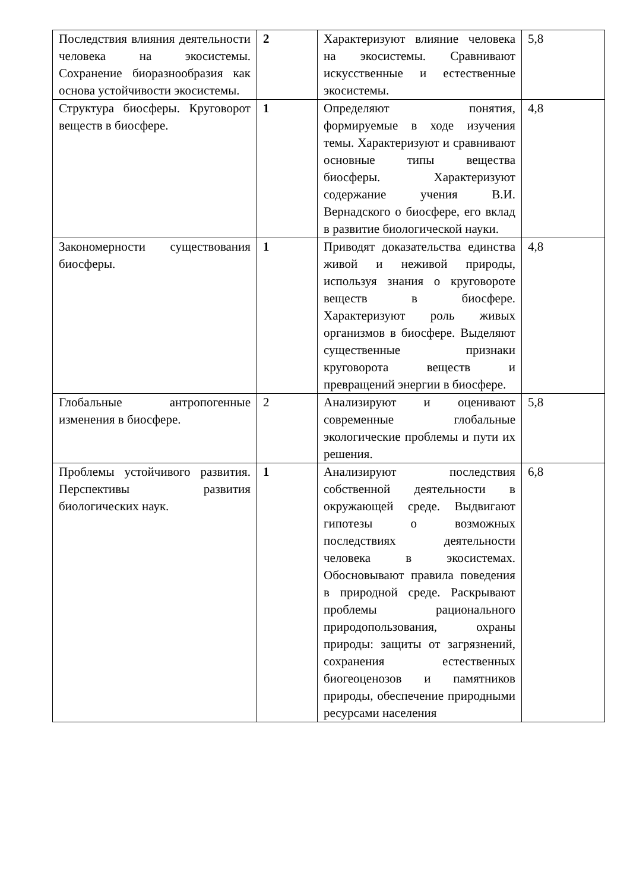| Последствия влияния деятельности человека на экосистемы. Сохранение биоразнообразия как основа устойчивости экосистемы. | 2 | Характеризуют влияние человека на экосистемы. Сравнивают искусственные и естественные экосистемы. | 5,8 |
| Структура биосферы. Круговорот веществ в биосфере. | 1 | Определяют понятия, формируемые в ходе изучения темы. Характеризуют и сравнивают основные типы вещества биосферы. Характеризуют содержание учения В.И. Вернадского о биосфере, его вклад в развитие биологической науки. | 4,8 |
| Закономерности существования биосферы. | 1 | Приводят доказательства единства живой и неживой природы, используя знания о круговороте веществ в биосфере. Характеризуют роль живых организмов в биосфере. Выделяют существенные признаки круговорота веществ и превращений энергии в биосфере. | 4,8 |
| Глобальные антропогенные изменения в биосфере. | 2 | Анализируют и оценивают современные глобальные экологические проблемы и пути их решения. | 5,8 |
| Проблемы устойчивого развития. Перспективы развития биологических наук. | 1 | Анализируют последствия собственной деятельности в окружающей среде. Выдвигают гипотезы о возможных последствиях деятельности человека в экосистемах. Обосновывают правила поведения в природной среде. Раскрывают проблемы рационального природопользования, охраны природы: защиты от загрязнений, сохранения естественных биогеоценозов и памятников природы, обеспечение природными ресурсами населения | 6,8 |